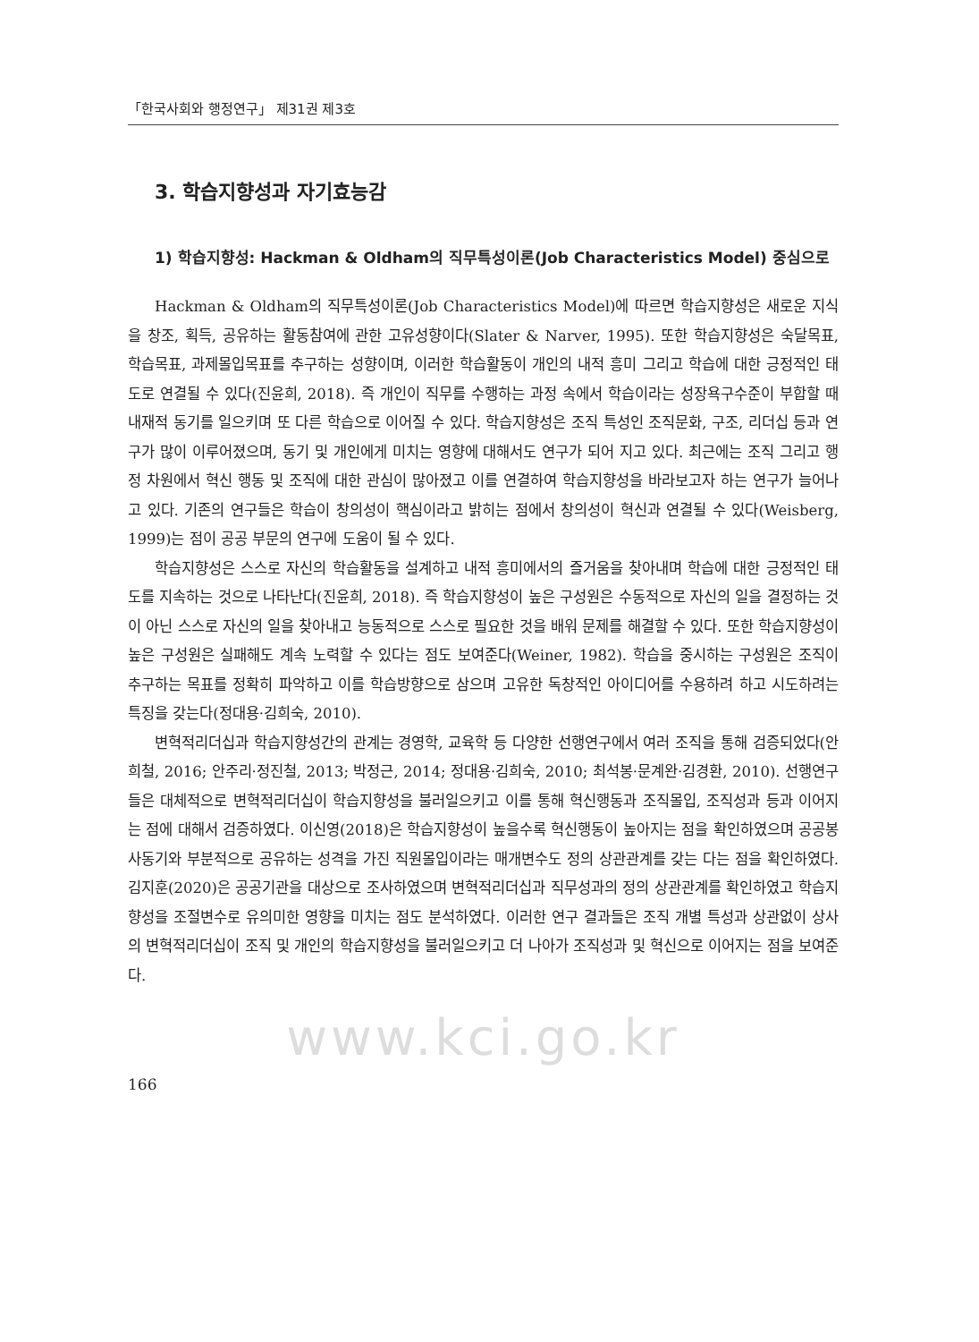「한국사회와 행정연구」 제31권 제3호
3. 학습지향성과 자기효능감
1) 학습지향성: Hackman & Oldham의 직무특성이론(Job Characteristics Model) 중심으로
Hackman & Oldham의 직무특성이론(Job Characteristics Model)에 따르면 학습지향성은 새로운 지식을 창조, 획득, 공유하는 활동참여에 관한 고유성향이다(Slater & Narver, 1995). 또한 학습지향성은 숙달목표, 학습목표, 과제몰입목표를 추구하는 성향이며, 이러한 학습활동이 개인의 내적 흥미 그리고 학습에 대한 긍정적인 태도로 연결될 수 있다(진윤희, 2018). 즉 개인이 직무를 수행하는 과정 속에서 학습이라는 성장욕구수준이 부합할 때 내재적 동기를 일으키며 또 다른 학습으로 이어질 수 있다. 학습지향성은 조직 특성인 조직문화, 구조, 리더십 등과 연구가 많이 이루어졌으며, 동기 및 개인에게 미치는 영향에 대해서도 연구가 되어 지고 있다. 최근에는 조직 그리고 행정 차원에서 혁신 행동 및 조직에 대한 관심이 많아졌고 이를 연결하여 학습지향성을 바라보고자 하는 연구가 늘어나고 있다. 기존의 연구들은 학습이 창의성이 핵심이라고 밝히는 점에서 창의성이 혁신과 연결될 수 있다(Weisberg, 1999)는 점이 공공 부문의 연구에 도움이 될 수 있다.
학습지향성은 스스로 자신의 학습활동을 설계하고 내적 흥미에서의 즐거움을 찾아내며 학습에 대한 긍정적인 태도를 지속하는 것으로 나타난다(진윤희, 2018). 즉 학습지향성이 높은 구성원은 수동적으로 자신의 일을 결정하는 것이 아닌 스스로 자신의 일을 찾아내고 능동적으로 스스로 필요한 것을 배워 문제를 해결할 수 있다. 또한 학습지향성이 높은 구성원은 실패해도 계속 노력할 수 있다는 점도 보여준다(Weiner, 1982). 학습을 중시하는 구성원은 조직이 추구하는 목표를 정확히 파악하고 이를 학습방향으로 삼으며 고유한 독창적인 아이디어를 수용하려 하고 시도하려는 특징을 갖는다(정대용·김희숙, 2010).
변혁적리더십과 학습지향성간의 관계는 경영학, 교육학 등 다양한 선행연구에서 여러 조직을 통해 검증되었다(안희철, 2016; 안주리·정진철, 2013; 박정근, 2014; 정대용·김희숙, 2010; 최석봉·문계완·김경환, 2010). 선행연구들은 대체적으로 변혁적리더십이 학습지향성을 불러일으키고 이를 통해 혁신행동과 조직몰입, 조직성과 등과 이어지는 점에 대해서 검증하였다. 이신영(2018)은 학습지향성이 높을수록 혁신행동이 높아지는 점을 확인하였으며 공공봉사동기와 부분적으로 공유하는 성격을 가진 직원몰입이라는 매개변수도 정의 상관관계를 갖는 다는 점을 확인하였다. 김지훈(2020)은 공공기관을 대상으로 조사하였으며 변혁적리더십과 직무성과의 정의 상관관계를 확인하였고 학습지향성을 조절변수로 유의미한 영향을 미치는 점도 분석하였다. 이러한 연구 결과들은 조직 개별 특성과 상관없이 상사의 변혁적리더십이 조직 및 개인의 학습지향성을 불러일으키고 더 나아가 조직성과 및 혁신으로 이어지는 점을 보여준다.
www.kci.go.kr
166